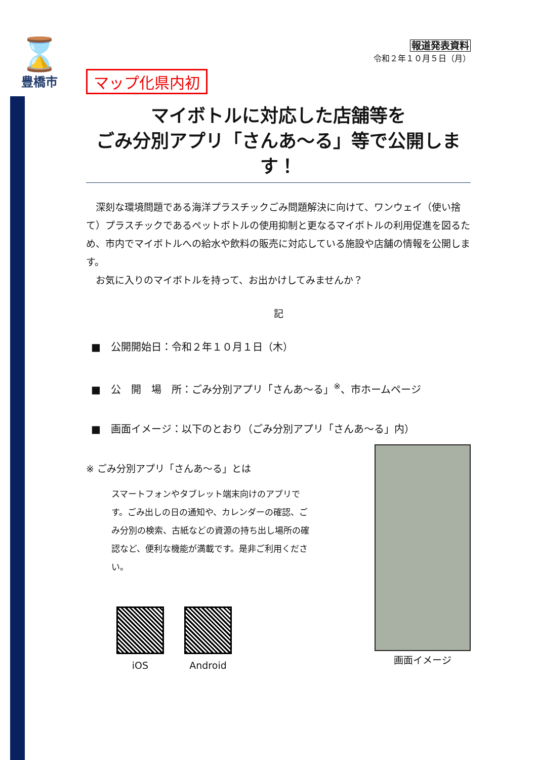⌛
豊橋市
報道発表資料
令和２年１０月５日（月）
マップ化県内初
マイボトルに対応した店舗等を
ごみ分別アプリ「さんあ～る」等で公開します！
　深刻な環境問題である海洋プラスチックごみ問題解決に向けて、ワンウェイ（使い捨て）プラスチックであるペットボトルの使用抑制と更なるマイボトルの利用促進を図るため、市内でマイボトルへの給水や飲料の販売に対応している施設や店舗の情報を公開します。
　お気に入りのマイボトルを持って、お出かけしてみませんか？
記
■　公開開始日：令和２年１０月１日（木）
■　公　開　場　所：ごみ分別アプリ「さんあ～る」<sup>※</sup>、市ホームページ
■　画面イメージ：以下のとおり（ごみ分別アプリ「さんあ～る」内）
※ ごみ分別アプリ「さんあ～る」とは
スマートフォンやタブレット端末向けのアプリです。ごみ出しの日の通知や、カレンダーの確認、ごみ分別の検索、古紙などの資源の持ち出し場所の確認など、便利な機能が満載です。是非ご利用ください。
iOS Android
画面イメージ